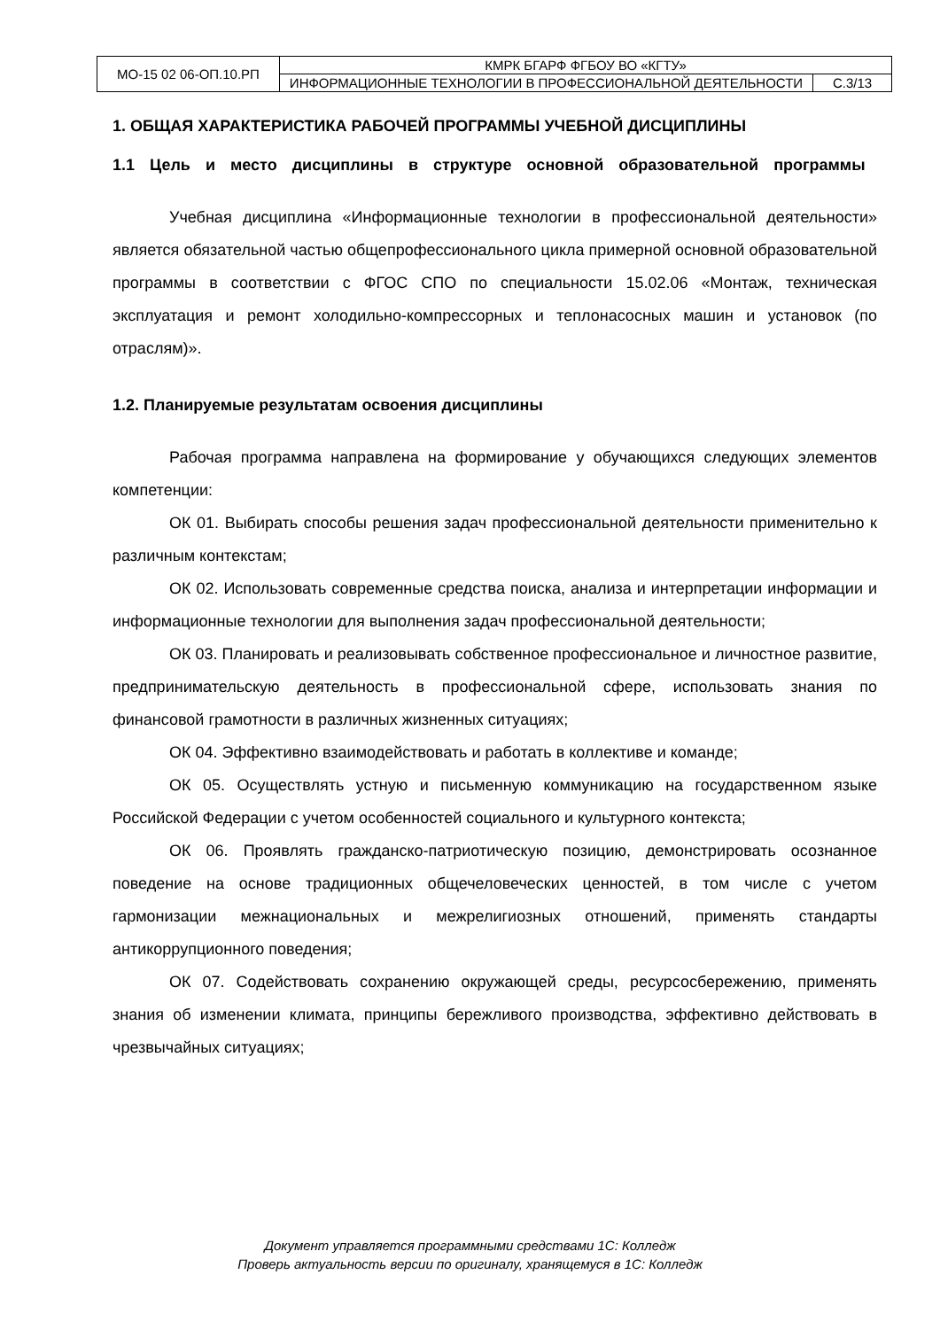| МО-15 02 06-ОП.10.РП | КМРК БГАРФ ФГБОУ ВО «КГТУ» | |
| | ИНФОРМАЦИОННЫЕ ТЕХНОЛОГИИ В ПРОФЕССИОНАЛЬНОЙ ДЕЯТЕЛЬНОСТИ | С.3/13 |
1. ОБЩАЯ ХАРАКТЕРИСТИКА РАБОЧЕЙ ПРОГРАММЫ УЧЕБНОЙ ДИСЦИПЛИНЫ
1.1 Цель и место дисциплины в структуре основной образовательной программы
Учебная дисциплина «Информационные технологии в профессиональной деятельности» является обязательной частью общепрофессионального цикла примерной основной образовательной программы в соответствии с ФГОС СПО по специальности 15.02.06 «Монтаж, техническая эксплуатация и ремонт холодильно-компрессорных и теплонасосных машин и установок (по отраслям)».
1.2. Планируемые результатам освоения дисциплины
Рабочая программа направлена на формирование у обучающихся следующих элементов компетенции:
ОК 01. Выбирать способы решения задач профессиональной деятельности применительно к различным контекстам;
ОК 02. Использовать современные средства поиска, анализа и интерпретации информации и информационные технологии для выполнения задач профессиональной деятельности;
ОК 03. Планировать и реализовывать собственное профессиональное и личностное развитие, предпринимательскую деятельность в профессиональной сфере, использовать знания по финансовой грамотности в различных жизненных ситуациях;
ОК 04. Эффективно взаимодействовать и работать в коллективе и команде;
ОК 05. Осуществлять устную и письменную коммуникацию на государственном языке Российской Федерации с учетом особенностей социального и культурного контекста;
ОК 06. Проявлять гражданско-патриотическую позицию, демонстрировать осознанное поведение на основе традиционных общечеловеческих ценностей, в том числе с учетом гармонизации межнациональных и межрелигиозных отношений, применять стандарты антикоррупционного поведения;
ОК 07. Содействовать сохранению окружающей среды, ресурсосбережению, применять знания об изменении климата, принципы бережливого производства, эффективно действовать в чрезвычайных ситуациях;
Документ управляется программными средствами 1С: Колледж
Проверь актуальность версии по оригиналу, хранящемуся в 1С: Колледж